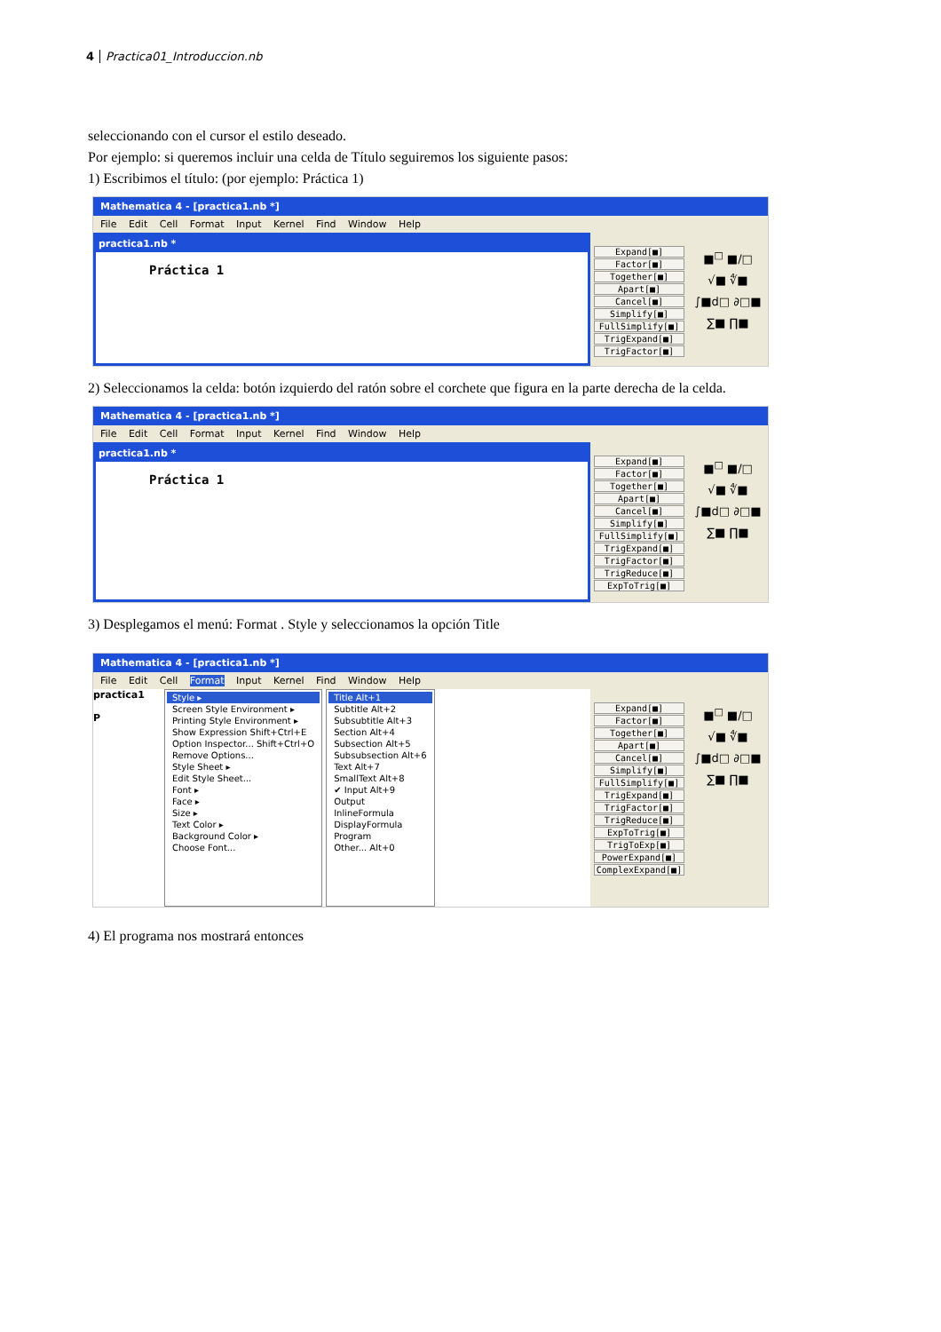4 Practica01_Introduccion.nb
seleccionando con el cursor el estilo deseado.
Por ejemplo: si queremos incluir una celda de Título seguiremos los siguiente pasos:
1) Escribimos el título: (por ejemplo: Práctica 1)
Mathematica 4 - [practica1.nb *]
File Edit Cell Format Input Kernel Find Window Help
practica1.nb *
Práctica 1
Expand[■]
Factor[■]
Together[■]
Apart[■]
Cancel[■]
Simplify[■]
FullSimplify[■]
TrigExpand[■]
TrigFactor[■]
■<sup>□</sup> ■/□
√■ ∜■
∫■d□ ∂□■
∑■ ∏■
2) Seleccionamos la celda: botón izquierdo del ratón sobre el corchete que figura en la parte derecha de la celda.
Mathematica 4 - [practica1.nb *]
File Edit Cell Format Input Kernel Find Window Help
practica1.nb *
Práctica 1
Expand[■]
Factor[■]
Together[■]
Apart[■]
Cancel[■]
Simplify[■]
FullSimplify[■]
TrigExpand[■]
TrigFactor[■]
TrigReduce[■]
ExpToTrig[■]
■<sup>□</sup> ■/□
√■ ∜■
∫■d□ ∂□■
∑■ ∏■
3) Desplegamos el menú: Format . Style y seleccionamos la opción Title
Mathematica 4 - [practica1.nb *]
File Edit Cell Format Input Kernel Find Window Help
practica1
P
Style ▸
Screen Style Environment ▸
Printing Style Environment ▸
Show Expression Shift+Ctrl+E
Option Inspector... Shift+Ctrl+O
Remove Options...
Style Sheet ▸
Edit Style Sheet...
Font ▸
Face ▸
Size ▸
Text Color ▸
Background Color ▸
Choose Font...
Title Alt+1
Subtitle Alt+2
Subsubtitle Alt+3
Section Alt+4
Subsection Alt+5
Subsubsection Alt+6
Text Alt+7
SmallText Alt+8
✔ Input Alt+9
Output
InlineFormula
DisplayFormula
Program
Other... Alt+0
Expand[■]
Factor[■]
Together[■]
Apart[■]
Cancel[■]
Simplify[■]
FullSimplify[■]
TrigExpand[■]
TrigFactor[■]
TrigReduce[■]
ExpToTrig[■]
TrigToExp[■]
PowerExpand[■]
ComplexExpand[■]
■<sup>□</sup> ■/□
√■ ∜■
∫■d□ ∂□■
∑■ ∏■
4) El programa nos mostrará entonces